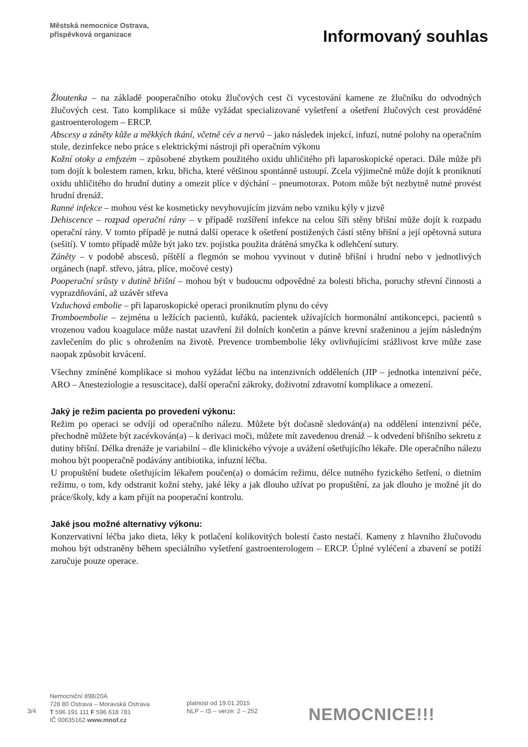Městská nemocnice Ostrava,
příspěvková organizace
Informovaný souhlas
Žloutenka – na základě pooperačního otoku žlučových cest či vycestování kamene ze žlučníku do odvodných žlučových cest. Tato komplikace si může vyžádat specializované vyšetření a ošetření žlučových cest prováděné gastroenterologem – ERCP.
Abscesy a záněty kůže a měkkých tkání, včetně cév a nervů – jako následek injekcí, infuzí, nutné polohy na operačním stole, dezinfekce nebo práce s elektrickými nástroji při operačním výkonu
Kožní otoky a emfyzém – způsobené zbytkem použitého oxidu uhličitého při laparoskopické operaci. Dále může při tom dojít k bolestem ramen, krku, břicha, které většinou spontánně ustoupí. Zcela výjimečně může dojít k proniknutí oxidu uhličitého do hrudní dutiny a omezit plíce v dýchání – pneumotorax. Potom může být nezbytně nutné provést hrudní drenáž.
Ranné infekce – mohou vést ke kosmeticky nevyhovujícím jizvám nebo vzniku kýly v jizvě
Dehiscence – rozpad operační rány – v případě rozšíření infekce na celou šíři stěny břišní může dojít k rozpadu operační rány. V tomto případě je nutná další operace k ošetření postižených částí stěny břišní a její opětovná sutura (sešití). V tomto případě může být jako tzv. pojistka použita drátěná smyčka k odlehčení sutury.
Záněty – v podobě abscesů, píštělí a flegmón se mohou vyvinout v dutině břišní i hrudní nebo v jednotlivých orgánech (např. střevo, játra, plíce, močové cesty)
Pooperační srůsty v dutině břišní – mohou být v budoucnu odpovědné za bolesti břicha, poruchy střevní činnosti a vyprazdňování, až uzávěr střeva
Vzduchová embolie – při laparoskopické operaci proniknutím plynu do cévy
Tromboembolie – zejména u ležících pacientů, kuřáků, pacientek užívajících hormonální antikoncepci, pacientů s vrozenou vadou koagulace může nastat uzavření žil dolních končetin a pánve krevní sraženinou a jejím následným zavlečením do plic s ohrožením na životě. Prevence trombembolie léky ovlivňujícími srážlivost krve může zase naopak způsobit krvácení.
Všechny zmíněné komplikace si mohou vyžádat léčbu na intenzivních odděleních (JIP – jednotka intenzivní péče, ARO – Anesteziologie a resuscitace), další operační zákroky, doživotní zdravotní komplikace a omezení.
Jaký je režim pacienta po provedení výkonu:
Režim po operaci se odvíjí od operačního nálezu. Můžete být dočasně sledován(a) na oddělení intenzivní péče, přechodně můžete být zacévkován(a) – k derivaci moči, můžete mít zavedenou drenáž – k odvedení břišního sekretu z dutiny břišní. Délka drenáže je variabilní – dle klinického vývoje a uvážení ošetřujícího lékaře. Dle operačního nálezu mohou být pooperačně podávány antibiotika, infuzní léčba.
U propuštění budete ošetřujícím lékařem poučen(a) o domácím režimu, délce nutného fyzického šetření, o dietním režimu, o tom, kdy odstranit kožní stehy, jaké léky a jak dlouho užívat po propuštění, za jak dlouho je možné jít do práce/školy, kdy a kam přijít na pooperační kontrolu.
Jaké jsou možné alternativy výkonu:
Konzervativní léčba jako dieta, léky k potlačení kolikovitých bolestí často nestačí. Kameny z hlavního žlučovodu mohou být odstraněny během speciálního vyšetření gastroenterologem – ERCP. Úplné vyléčení a zbavení se potíží zaručuje pouze operace.
3/4
Nemocniční 898/20A
728 80 Ostrava – Moravská Ostrava
T 596 191 111 F 596 618 781
IČ 00635162 www.mnof.cz
platnost od 19.01.2015
NLP – IS – verze: 2 – 252
NEMOCNICE!!!